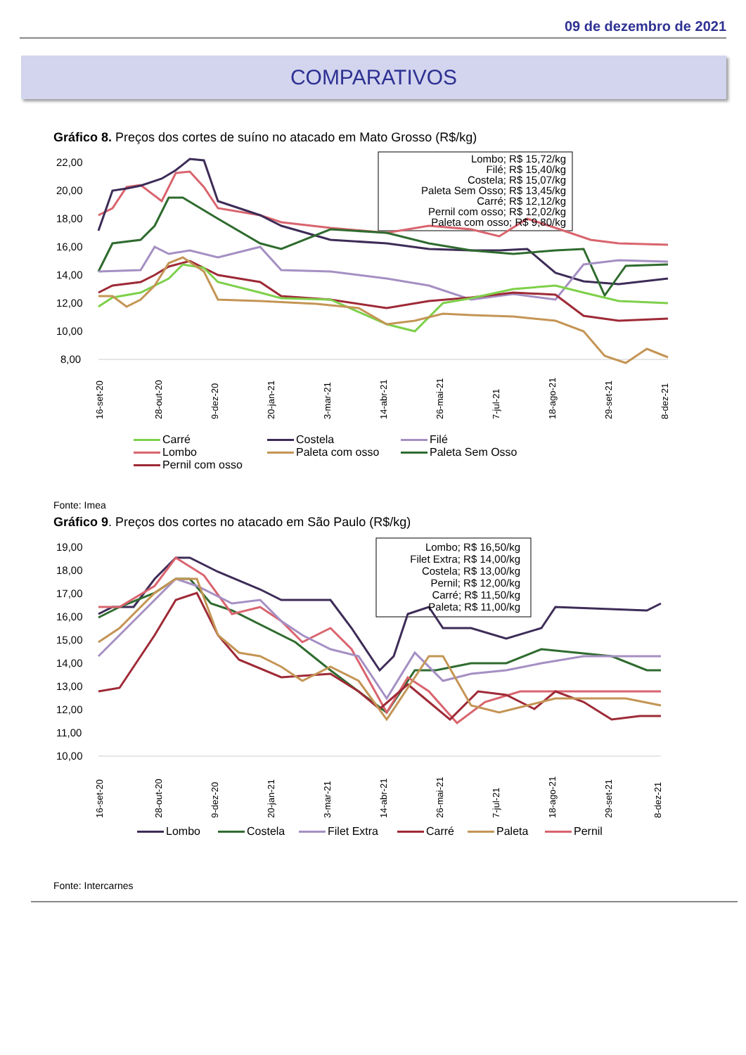09 de dezembro de 2021
COMPARATIVOS
Gráfico 8. Preços dos cortes de suíno no atacado em Mato Grosso (R$/kg)
22,00
20,00
18,00
16,00
14,00
12,00
10,00
8,00
Lombo; R$ 15,72/kg
Filé; R$ 15,40/kg
Costela; R$ 15,07/kg
Paleta Sem Osso; R$ 13,45/kg
Carré; R$ 12,12/kg
Pernil com osso; R$ 12,02/kg
Paleta com osso; R$ 9,80/kg
16-set-20
28-out-20
9-dez-20
20-jan-21
3-mar-21
14-abr-21
26-mai-21
7-jul-21
18-ago-21
29-set-21
8-dez-21
Carré Costela Filé Lombo Paleta com osso Paleta Sem Osso Pernil com osso
Fonte: Imea
Gráfico 9. Preços dos cortes no atacado em São Paulo (R$/kg)
19,00
18,00
17,00
16,00
15,00
14,00
13,00
12,00
11,00
10,00
Lombo; R$ 16,50/kg
Filet Extra; R$ 14,00/kg
Costela; R$ 13,00/kg
Pernil; R$ 12,00/kg
Carré; R$ 11,50/kg
Paleta; R$ 11,00/kg
16-set-20
28-out-20
9-dez-20
20-jan-21
3-mar-21
14-abr-21
26-mai-21
7-jul-21
18-ago-21
29-set-21
8-dez-21
Lombo Costela Filet Extra Carré Paleta Pernil
Fonte: Intercarnes